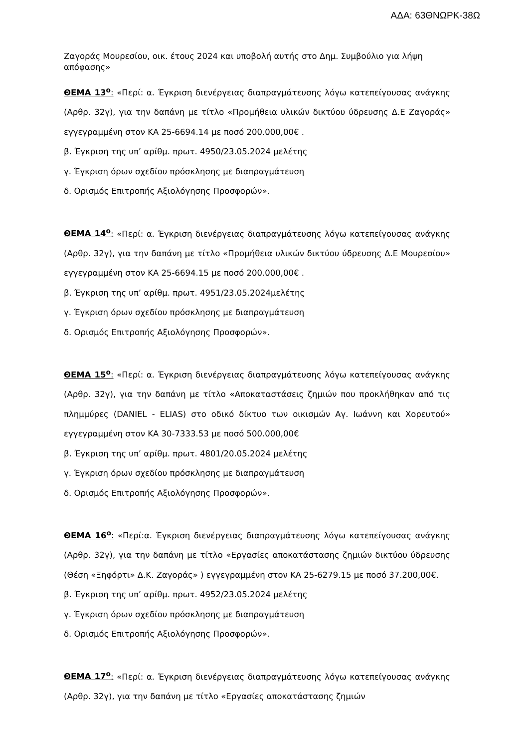ΑΔΑ: 63ΘΝΩΡΚ-38Ω
Ζαγοράς Μουρεσίου, οικ. έτους 2024 και υποβολή αυτής στο Δημ. Συμβούλιο για λήψη απόφασης»
ΘΕΜΑ 13<sup>ο</sup>: «Περί: α. Έγκριση διενέργειας διαπραγμάτευσης λόγω κατεπείγουσας ανάγκης (Αρθρ. 32γ), για την δαπάνη με τίτλο «Προμήθεια υλικών δικτύου ύδρευσης Δ.Ε Ζαγοράς» εγγεγραμμένη στον ΚΑ 25-6694.14 με ποσό 200.000,00€ .
β. Έγκριση της υπ’ αρίθμ. πρωτ. 4950/23.05.2024 μελέτης
γ. Έγκριση όρων σχεδίου πρόσκλησης με διαπραγμάτευση
δ. Ορισμός Επιτροπής Αξιολόγησης Προσφορών».
ΘΕΜΑ 14<sup>ο</sup>: «Περί: α. Έγκριση διενέργειας διαπραγμάτευσης λόγω κατεπείγουσας ανάγκης (Αρθρ. 32γ), για την δαπάνη με τίτλο «Προμήθεια υλικών δικτύου ύδρευσης Δ.Ε Μουρεσίου» εγγεγραμμένη στον ΚΑ 25-6694.15 με ποσό 200.000,00€ .
β. Έγκριση της υπ’ αρίθμ. πρωτ. 4951/23.05.2024μελέτης
γ. Έγκριση όρων σχεδίου πρόσκλησης με διαπραγμάτευση
δ. Ορισμός Επιτροπής Αξιολόγησης Προσφορών».
ΘΕΜΑ 15<sup>ο</sup>: «Περί: α. Έγκριση διενέργειας διαπραγμάτευσης λόγω κατεπείγουσας ανάγκης (Αρθρ. 32γ), για την δαπάνη με τίτλο «Αποκαταστάσεις ζημιών που προκλήθηκαν από τις πλημμύρες (DANIEL - ELIAS) στο οδικό δίκτυο των οικισμών Αγ. Ιωάννη και Χορευτού» εγγεγραμμένη στον ΚΑ 30-7333.53 με ποσό 500.000,00€
β. Έγκριση της υπ’ αρίθμ. πρωτ. 4801/20.05.2024 μελέτης
γ. Έγκριση όρων σχεδίου πρόσκλησης με διαπραγμάτευση
δ. Ορισμός Επιτροπής Αξιολόγησης Προσφορών».
ΘΕΜΑ 16<sup>ο</sup>: «Περί:α. Έγκριση διενέργειας διαπραγμάτευσης λόγω κατεπείγουσας ανάγκης (Αρθρ. 32γ), για την δαπάνη με τίτλο «Εργασίες αποκατάστασης ζημιών δικτύου ύδρευσης (Θέση «Ξηφόρτι» Δ.Κ. Ζαγοράς» ) εγγεγραμμένη στον ΚΑ 25-6279.15 με ποσό 37.200,00€.
β. Έγκριση της υπ’ αρίθμ. πρωτ. 4952/23.05.2024 μελέτης
γ. Έγκριση όρων σχεδίου πρόσκλησης με διαπραγμάτευση
δ. Ορισμός Επιτροπής Αξιολόγησης Προσφορών».
ΘΕΜΑ 17<sup>ο</sup>: «Περί: α. Έγκριση διενέργειας διαπραγμάτευσης λόγω κατεπείγουσας ανάγκης (Αρθρ. 32γ), για την δαπάνη με τίτλο «Εργασίες αποκατάστασης ζημιών